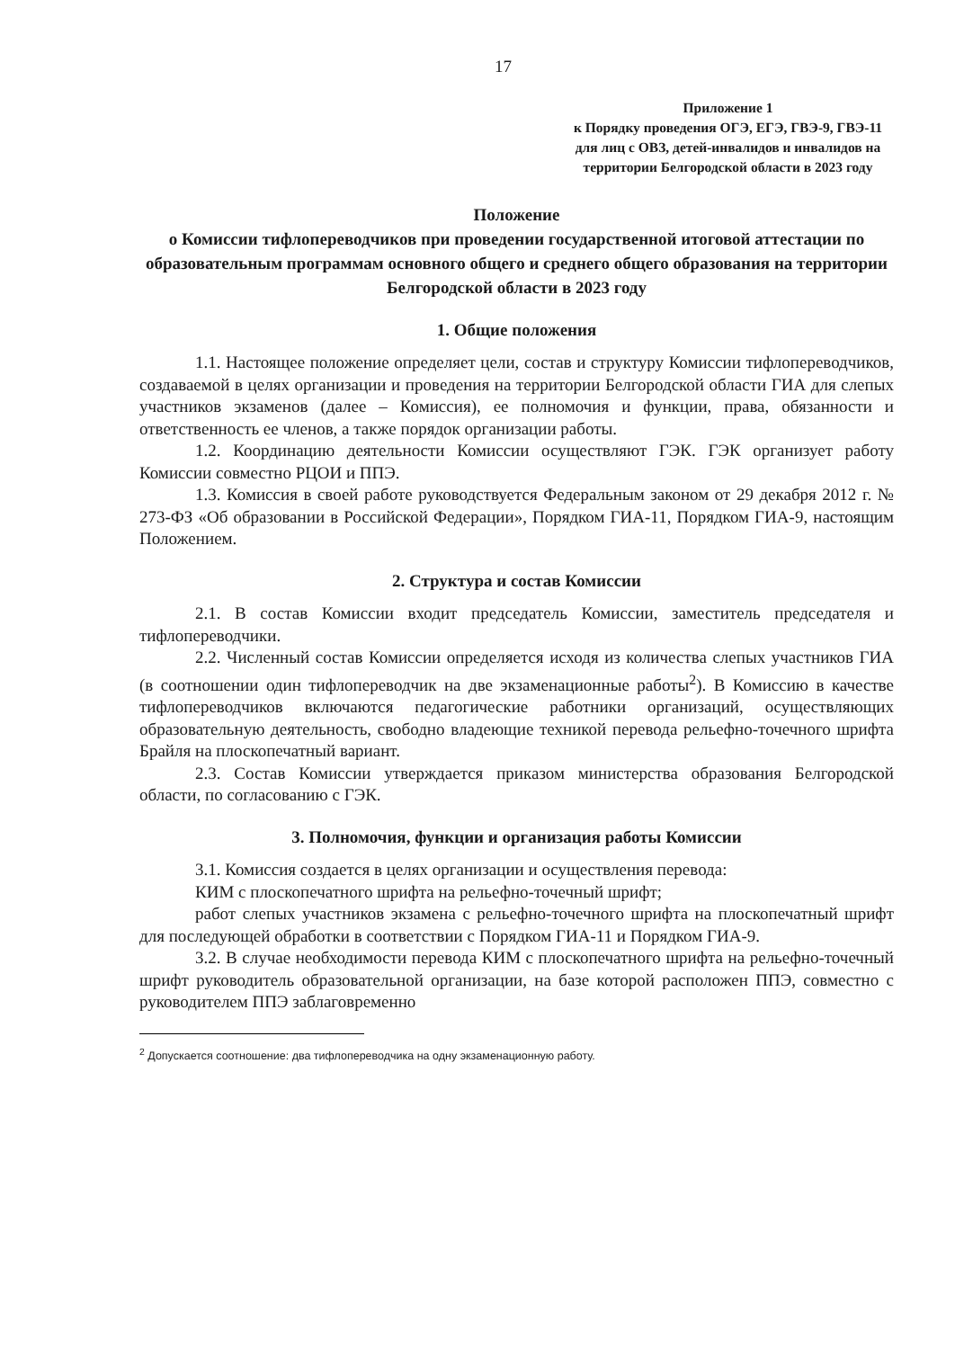17
Приложение 1
к Порядку проведения ОГЭ, ЕГЭ, ГВЭ-9, ГВЭ-11 для лиц с ОВЗ, детей-инвалидов и инвалидов на территории Белгородской области в 2023 году
Положение
о Комиссии тифлопереводчиков при проведении государственной итоговой аттестации по образовательным программам основного общего и среднего общего образования на территории Белгородской области в 2023 году
1. Общие положения
1.1. Настоящее положение определяет цели, состав и структуру Комиссии тифлопереводчиков, создаваемой в целях организации и проведения на территории Белгородской области ГИА для слепых участников экзаменов (далее – Комиссия), ее полномочия и функции, права, обязанности и ответственность ее членов, а также порядок организации работы.
1.2. Координацию деятельности Комиссии осуществляют ГЭК. ГЭК организует работу Комиссии совместно РЦОИ и ППЭ.
1.3. Комиссия в своей работе руководствуется Федеральным законом от 29 декабря 2012 г. № 273-ФЗ «Об образовании в Российской Федерации», Порядком ГИА-11, Порядком ГИА-9, настоящим Положением.
2. Структура и состав Комиссии
2.1. В состав Комиссии входит председатель Комиссии, заместитель председателя и тифлопереводчики.
2.2. Численный состав Комиссии определяется исходя из количества слепых участников ГИА (в соотношении один тифлопереводчик на две экзаменационные работы<sup>2</sup>). В Комиссию в качестве тифлопереводчиков включаются педагогические работники организаций, осуществляющих образовательную деятельность, свободно владеющие техникой перевода рельефно-точечного шрифта Брайля на плоскопечатный вариант.
2.3. Состав Комиссии утверждается приказом министерства образования Белгородской области, по согласованию с ГЭК.
3. Полномочия, функции и организация работы Комиссии
3.1. Комиссия создается в целях организации и осуществления перевода:
КИМ с плоскопечатного шрифта на рельефно-точечный шрифт;
работ слепых участников экзамена с рельефно-точечного шрифта на плоскопечатный шрифт для последующей обработки в соответствии с Порядком ГИА-11 и Порядком ГИА-9.
3.2. В случае необходимости перевода КИМ с плоскопечатного шрифта на рельефно-точечный шрифт руководитель образовательной организации, на базе которой расположен ППЭ, совместно с руководителем ППЭ заблаговременно
<sup>2</sup> Допускается соотношение: два тифлопереводчика на одну экзаменационную работу.